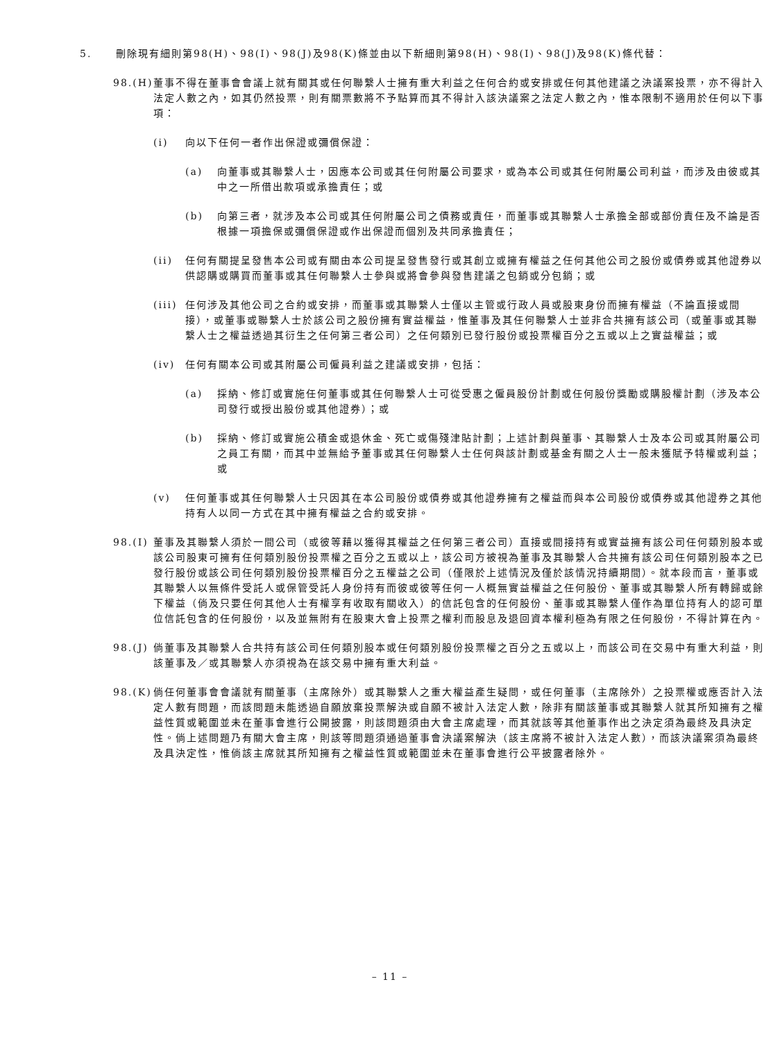5. 刪除現有細則第98(H)、98(I)、98(J)及98(K)條並由以下新細則第98(H)、98(I)、98(J)及98(K)條代替：
98.(H)
董事不得在董事會會議上就有關其或任何聯繫人士擁有重大利益之任何合約或安排或任何其他建議之決議案投票，亦不得計入法定人數之內，如其仍然投票，則有關票數將不予點算而其不得計入該決議案之法定人數之內，惟本限制不適用於任何以下事項：
(i) 向以下任何一者作出保證或彌償保證：
(a) 向董事或其聯繫人士，因應本公司或其任何附屬公司要求，或為本公司或其任何附屬公司利益，而涉及由彼或其中之一所借出款項或承擔責任；或
(b) 向第三者，就涉及本公司或其任何附屬公司之債務或責任，而董事或其聯繫人士承擔全部或部份責任及不論是否根據一項擔保或彌償保證或作出保證而個別及共同承擔責任；
(ii) 任何有關提呈發售本公司或有關由本公司提呈發售發行或其創立或擁有權益之任何其他公司之股份或債券或其他證券以供認購或購買而董事或其任何聯繫人士參與或將會參與發售建議之包銷或分包銷；或
(iii)
任何涉及其他公司之合約或安排，而董事或其聯繫人士僅以主管或行政人員或股東身份而擁有權益（不論直接或間接），或董事或聯繫人士於該公司之股份擁有實益權益，惟董事及其任何聯繫人士並非合共擁有該公司（或董事或其聯繫人士之權益透過其衍生之任何第三者公司）之任何類別已發行股份或投票權百分之五或以上之實益權益；或
(iv) 任何有關本公司或其附屬公司僱員利益之建議或安排，包括：
(a) 採納、修訂或實施任何董事或其任何聯繫人士可從受惠之僱員股份計劃或任何股份獎勵或購股權計劃（涉及本公司發行或授出股份或其他證券）；或
(b) 採納、修訂或實施公積金或退休金、死亡或傷殘津貼計劃；上述計劃與董事、其聯繫人士及本公司或其附屬公司之員工有關，而其中並無給予董事或其任何聯繫人士任何與該計劃或基金有關之人士一般未獲賦予特權或利益；或
(v) 任何董事或其任何聯繫人士只因其在本公司股份或債券或其他證券擁有之權益而與本公司股份或債券或其他證券之其他持有人以同一方式在其中擁有權益之合約或安排。
98.(I)
董事及其聯繫人須於一間公司（或彼等藉以獲得其權益之任何第三者公司）直接或間接持有或實益擁有該公司任何類別股本或該公司股東可擁有任何類別股份投票權之百分之五或以上，該公司方被視為董事及其聯繫人合共擁有該公司任何類別股本之已發行股份或該公司任何類別股份投票權百分之五權益之公司（僅限於上述情況及僅於該情況持續期間）。就本段而言，董事或其聯繫人以無條件受託人或保管受託人身份持有而彼或彼等任何一人概無實益權益之任何股份、董事或其聯繫人所有轉歸或餘下權益（倘及只要任何其他人士有權享有收取有關收入）的信託包含的任何股份、董事或其聯繫人僅作為單位持有人的認可單位信託包含的任何股份，以及並無附有在股東大會上投票之權利而股息及退回資本權利極為有限之任何股份，不得計算在內。
98.(J)
倘董事及其聯繫人合共持有該公司任何類別股本或任何類別股份投票權之百分之五或以上，而該公司在交易中有重大利益，則該董事及／或其聯繫人亦須視為在該交易中擁有重大利益。
98.(K)
倘任何董事會會議就有關董事（主席除外）或其聯繫人之重大權益產生疑問，或任何董事（主席除外）之投票權或應否計入法定人數有問題，而該問題未能透過自願放棄投票解決或自願不被計入法定人數，除非有關該董事或其聯繫人就其所知擁有之權益性質或範圍並未在董事會進行公開披露，則該問題須由大會主席處理，而其就該等其他董事作出之決定須為最終及具決定性。倘上述問題乃有關大會主席，則該等問題須通過董事會決議案解決（該主席將不被計入法定人數），而該決議案須為最終及具決定性，惟倘該主席就其所知擁有之權益性質或範圍並未在董事會進行公平披露者除外。
– 11 –